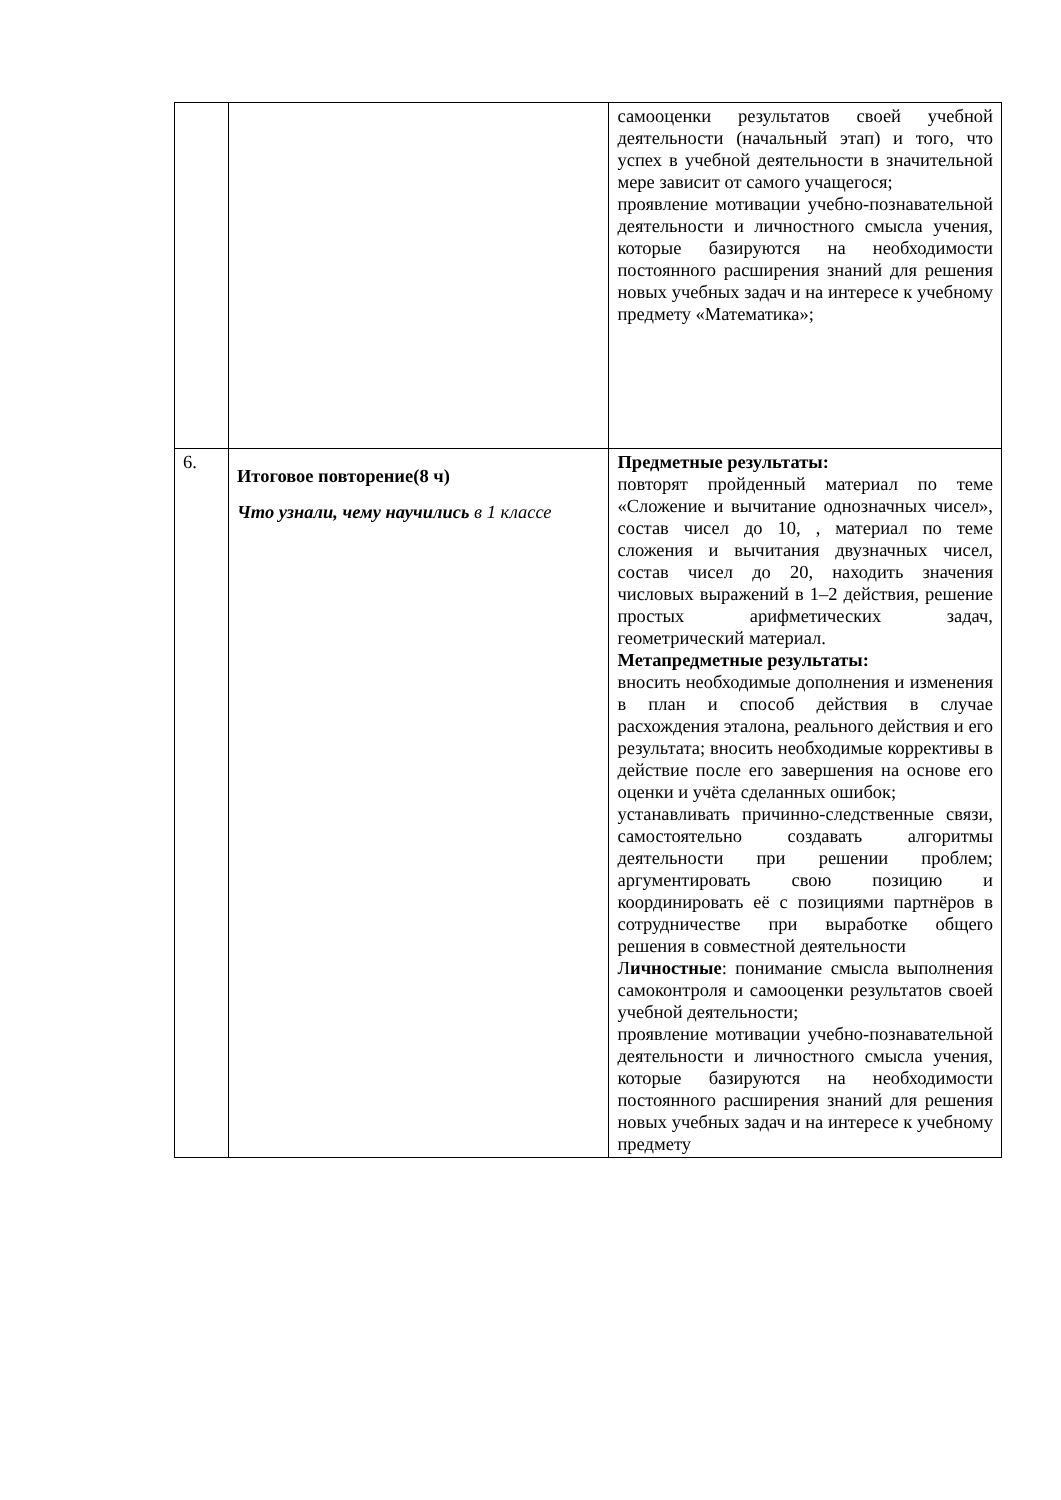| | | самооценки результатов своей учебной деятельности (начальный этап) и того, что успех в учебной деятельности в значительной мере зависит от самого учащегося; проявление мотивации учебно-познавательной деятельности и личностного смысла учения, которые базируются на необходимости постоянного расширения знаний для решения новых учебных задач и на интересе к учебному предмету «Математика»; |
| 6. | Итоговое повторение(8 ч) Что узнали, чему научились в 1 классе | Предметные результаты: повторят пройденный материал по теме «Сложение и вычитание однозначных чисел», состав чисел до 10, , материал по теме сложения и вычитания двузначных чисел, состав чисел до 20, находить значения числовых выражений в 1–2 действия, решение простых арифметических задач, геометрический материал. Метапредметные результаты: вносить необходимые дополнения и изменения в план и способ действия в случае расхождения эталона, реального действия и его результата; вносить необходимые коррективы в действие после его завершения на основе его оценки и учёта сделанных ошибок; устанавливать причинно-следственные связи, самостоятельно создавать алгоритмы деятельности при решении проблем; аргументировать свою позицию и координировать её с позициями партнёров в сотрудничестве при выработке общего решения в совместной деятельности Л ичностные : понимание смысла выполнения самоконтроля и самооценки результатов своей учебной деятельности; проявление мотивации учебно-познавательной деятельности и личностного смысла учения, которые базируются на необходимости постоянного расширения знаний для решения новых учебных задач и на интересе к учебному предмету |